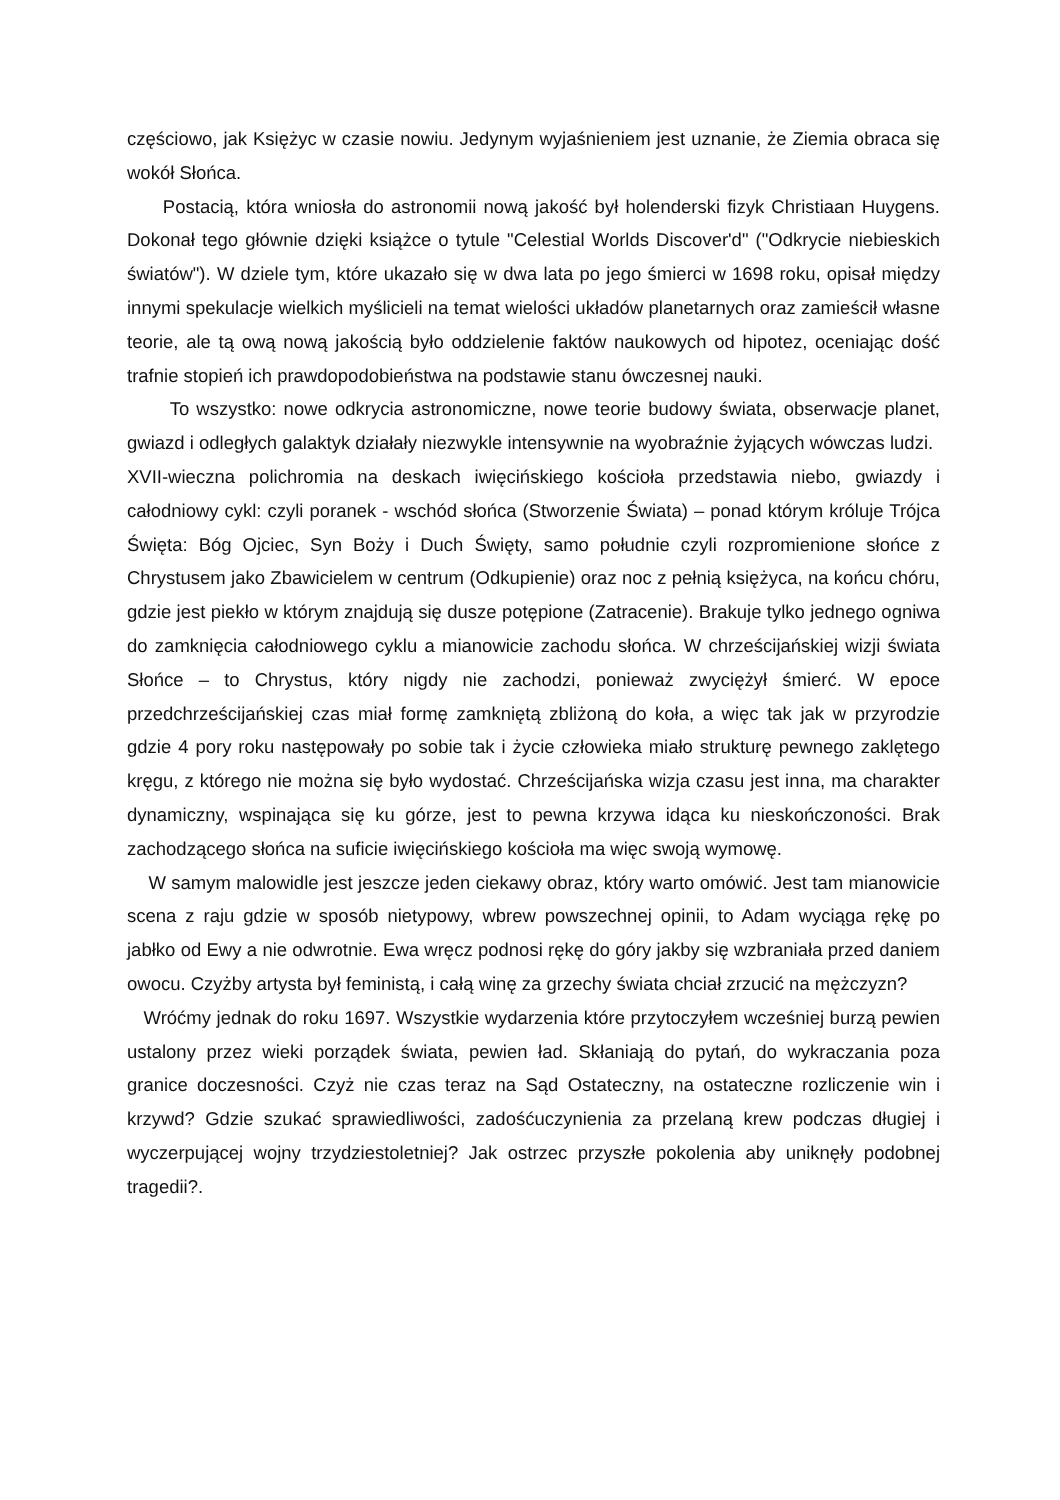częściowo, jak Księżyc w czasie nowiu. Jedynym wyjaśnieniem jest uznanie, że Ziemia obraca się wokół Słońca.
Postacią, która wniosła do astronomii nową jakość był holenderski fizyk Christiaan Huygens. Dokonał tego głównie dzięki książce o tytule "Celestial Worlds Discover'd" ("Odkrycie niebieskich światów"). W dziele tym, które ukazało się w dwa lata po jego śmierci w 1698 roku, opisał między innymi spekulacje wielkich myślicieli na temat wielości układów planetarnych oraz zamieścił własne teorie, ale tą ową nową jakością było oddzielenie faktów naukowych od hipotez, oceniając dość trafnie stopień ich prawdopodobieństwa na podstawie stanu ówczesnej nauki.
To wszystko: nowe odkrycia astronomiczne, nowe teorie budowy świata, obserwacje planet, gwiazd i odległych galaktyk działały niezwykle intensywnie na wyobraźnie żyjących wówczas ludzi.
XVII-wieczna polichromia na deskach iwięcińskiego kościoła przedstawia niebo, gwiazdy i całodniowy cykl: czyli poranek - wschód słońca (Stworzenie Świata) – ponad którym króluje Trójca Święta: Bóg Ojciec, Syn Boży i Duch Święty, samo południe czyli rozpromienione słońce z Chrystusem jako Zbawicielem w centrum (Odkupienie) oraz noc z pełnią księżyca, na końcu chóru, gdzie jest piekło w którym znajdują się dusze potępione (Zatracenie). Brakuje tylko jednego ogniwa do zamknięcia całodniowego cyklu a mianowicie zachodu słońca. W chrześcijańskiej wizji świata Słońce – to Chrystus, który nigdy nie zachodzi, ponieważ zwyciężył śmierć. W epoce przedchrześcijańskiej czas miał formę zamkniętą zbliżoną do koła, a więc tak jak w przyrodzie gdzie 4 pory roku następowały po sobie tak i życie człowieka miało strukturę pewnego zaklętego kręgu, z którego nie można się było wydostać. Chrześcijańska wizja czasu jest inna, ma charakter dynamiczny, wspinająca się ku górze, jest to pewna krzywa idąca ku nieskończoności. Brak zachodzącego słońca na suficie iwięcińskiego kościoła ma więc swoją wymowę.
W samym malowidle jest jeszcze jeden ciekawy obraz, który warto omówić. Jest tam mianowicie scena z raju gdzie w sposób nietypowy, wbrew powszechnej opinii, to Adam wyciąga rękę po jabłko od Ewy a nie odwrotnie. Ewa wręcz podnosi rękę do góry jakby się wzbraniała przed daniem owocu. Czyżby artysta był feministą, i całą winę za grzechy świata chciał zrzucić na mężczyzn?
Wróćmy jednak do roku 1697. Wszystkie wydarzenia które przytoczyłem wcześniej burzą pewien ustalony przez wieki porządek świata, pewien ład. Skłaniają do pytań, do wykraczania poza granice doczesności. Czyż nie czas teraz na Sąd Ostateczny, na ostateczne rozliczenie win i krzywd? Gdzie szukać sprawiedliwości, zadośćuczynienia za przelaną krew podczas długiej i wyczerpującej wojny trzydziestoletniej? Jak ostrzec przyszłe pokolenia aby uniknęły podobnej tragedii?.